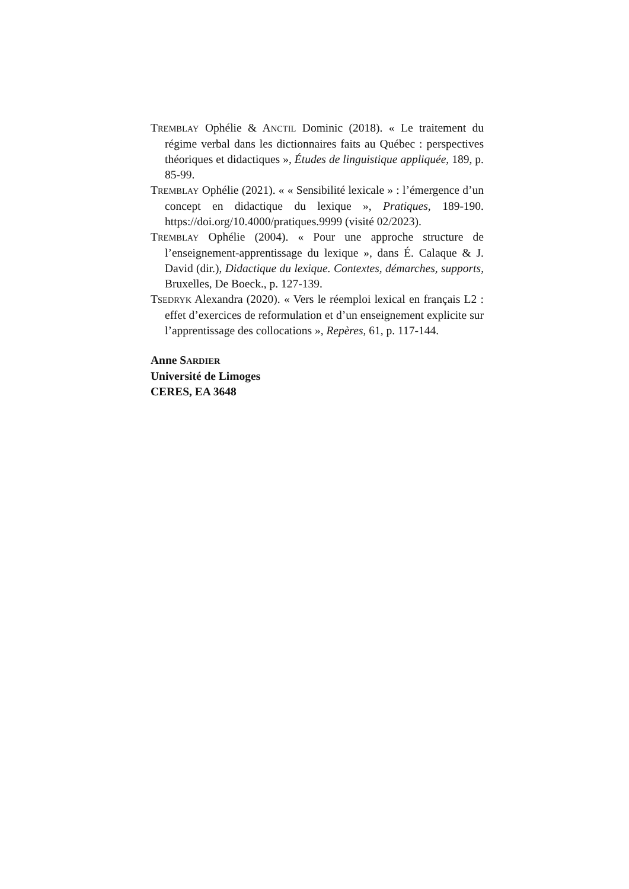TREMBLAY Ophélie & ANCTIL Dominic (2018). « Le traitement du régime verbal dans les dictionnaires faits au Québec : perspectives théoriques et didactiques », Études de linguistique appliquée, 189, p. 85-99.
TREMBLAY Ophélie (2021). « « Sensibilité lexicale » : l’émergence d’un concept en didactique du lexique », Pratiques, 189-190. https://doi.org/10.4000/pratiques.9999 (visité 02/2023).
TREMBLAY Ophélie (2004). « Pour une approche structure de l’enseignement-apprentissage du lexique », dans É. Calaque & J. David (dir.), Didactique du lexique. Contextes, démarches, supports, Bruxelles, De Boeck., p. 127-139.
TSEDRYK Alexandra (2020). « Vers le réemploi lexical en français L2 : effet d’exercices de reformulation et d’un enseignement explicite sur l’apprentissage des collocations », Repères, 61, p. 117-144.
Anne SARDIER
Université de Limoges
CERES, EA 3648